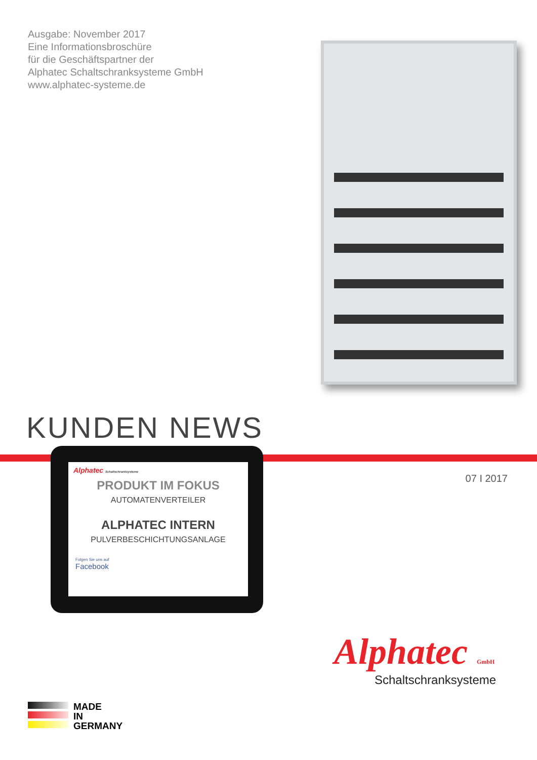Ausgabe: November 2017
Eine Informationsbroschüre
für die Geschäftspartner der
Alphatec Schaltschranksysteme GmbH
www.alphatec-systeme.de
KUNDEN NEWS
07 I 2017
Alphatec Schaltschranksysteme
PRODUKT IM FOKUS
AUTOMATENVERTEILER
ALPHATEC INTERN
PULVERBESCHICHTUNGSANLAGE
Folgen Sie uns auf
Facebook
Alphatec GmbH
Schaltschranksysteme
MADE
IN
GERMANY